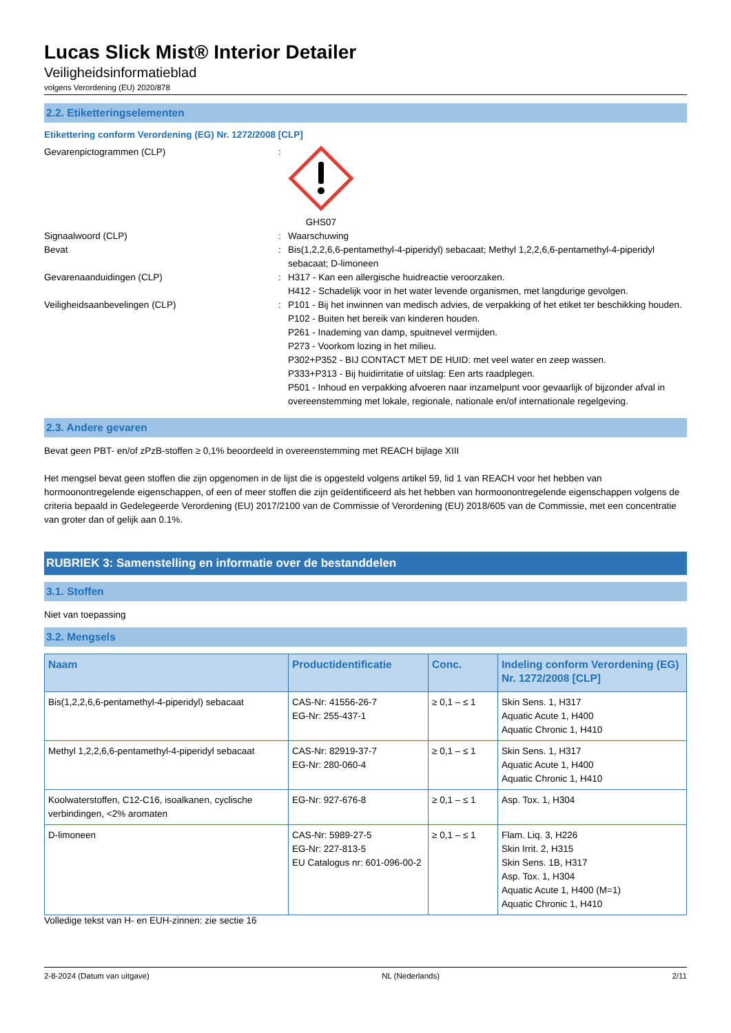Lucas Slick Mist® Interior Detailer
Veiligheidsinformatieblad
volgens Verordening (EU) 2020/878
2.2. Etiketteringselementen
Etikettering conform Verordening (EG) Nr. 1272/2008 [CLP]
Gevarenpictogrammen (CLP) : GHS07
Signaalwoord (CLP) : Waarschuwing
Bevat : Bis(1,2,2,6,6-pentamethyl-4-piperidyl) sebacaat; Methyl 1,2,2,6,6-pentamethyl-4-piperidyl sebacaat; D-limoneen
Gevarenaanduidingen (CLP) : H317 - Kan een allergische huidreactie veroorzaken.
H412 - Schadelijk voor in het water levende organismen, met langdurige gevolgen.
Veiligheidsaanbevelingen (CLP) : P101 - Bij het inwinnen van medisch advies, de verpakking of het etiket ter beschikking houden.
P102 - Buiten het bereik van kinderen houden.
P261 - Inademing van damp, spuitnevel vermijden.
P273 - Voorkom lozing in het milieu.
P302+P352 - BIJ CONTACT MET DE HUID: met veel water en zeep wassen.
P333+P313 - Bij huidirritatie of uitslag: Een arts raadplegen.
P501 - Inhoud en verpakking afvoeren naar inzamelpunt voor gevaarlijk of bijzonder afval in overeenstemming met lokale, regionale, nationale en/of internationale regelgeving.
2.3. Andere gevaren
Bevat geen PBT- en/of zPzB-stoffen ≥ 0,1% beoordeeld in overeenstemming met REACH bijlage XIII
Het mengsel bevat geen stoffen die zijn opgenomen in de lijst die is opgesteld volgens artikel 59, lid 1 van REACH voor het hebben van hormoonontregelende eigenschappen, of een of meer stoffen die zijn geïdentificeerd als het hebben van hormoonontregelende eigenschappen volgens de criteria bepaald in Gedelegeerde Verordening (EU) 2017/2100 van de Commissie of Verordening (EU) 2018/605 van de Commissie, met een concentratie van groter dan of gelijk aan 0.1%.
RUBRIEK 3: Samenstelling en informatie over de bestanddelen
3.1. Stoffen
Niet van toepassing
3.2. Mengsels
| Naam | Productidentificatie | Conc. | Indeling conform Verordening (EG) Nr. 1272/2008 [CLP] |
| --- | --- | --- | --- |
| Bis(1,2,2,6,6-pentamethyl-4-piperidyl) sebacaat | CAS-Nr: 41556-26-7 EG-Nr: 255-437-1 | ≥ 0,1 – ≤ 1 | Skin Sens. 1, H317 Aquatic Acute 1, H400 Aquatic Chronic 1, H410 |
| Methyl 1,2,2,6,6-pentamethyl-4-piperidyl sebacaat | CAS-Nr: 82919-37-7 EG-Nr: 280-060-4 | ≥ 0,1 – ≤ 1 | Skin Sens. 1, H317 Aquatic Acute 1, H400 Aquatic Chronic 1, H410 |
| Koolwaterstoffen, C12-C16, isoalkanen, cyclische verbindingen, <2% aromaten | EG-Nr: 927-676-8 | ≥ 0,1 – ≤ 1 | Asp. Tox. 1, H304 |
| D-limoneen | CAS-Nr: 5989-27-5 EG-Nr: 227-813-5 EU Catalogus nr: 601-096-00-2 | ≥ 0,1 – ≤ 1 | Flam. Liq. 3, H226 Skin Irrit. 2, H315 Skin Sens. 1B, H317 Asp. Tox. 1, H304 Aquatic Acute 1, H400 (M=1) Aquatic Chronic 1, H410 |
Volledige tekst van H- en EUH-zinnen: zie sectie 16
2-8-2024 (Datum van uitgave) NL (Nederlands) 2/11